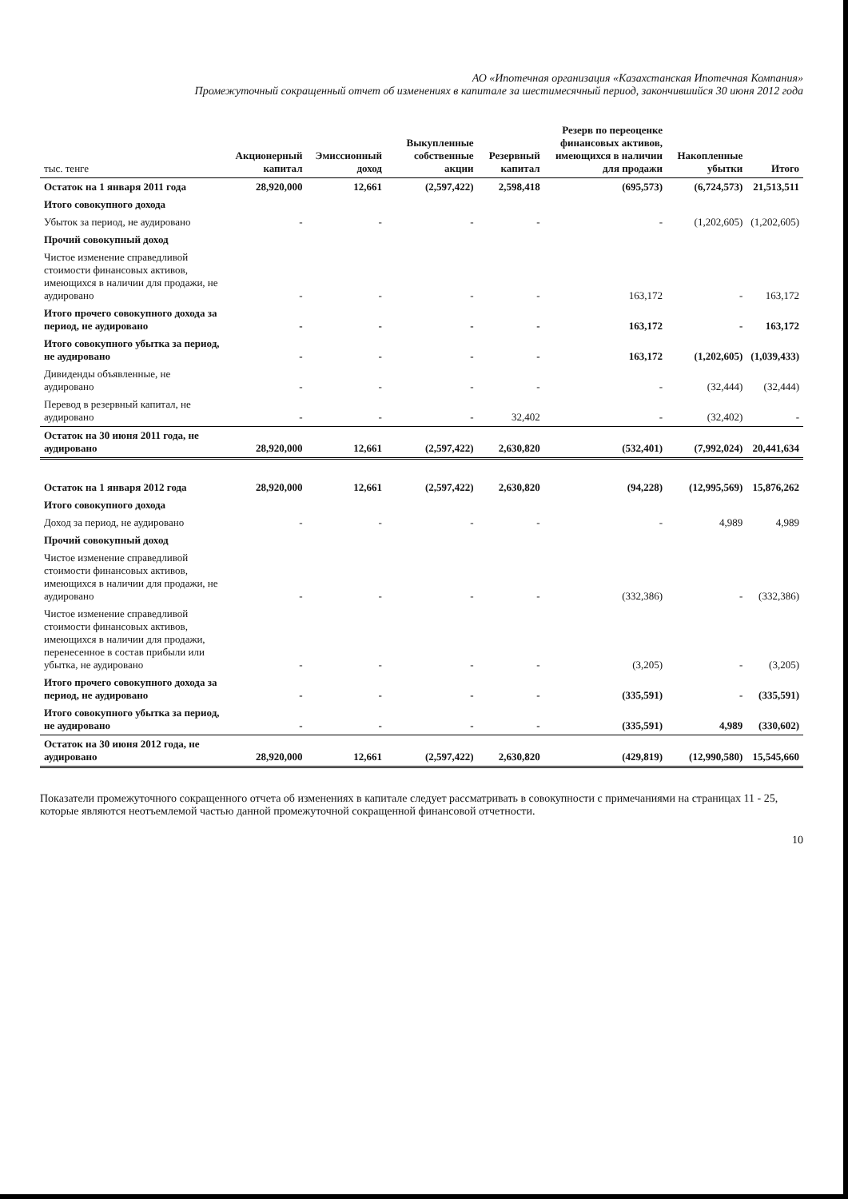АО «Ипотечная организация «Казахстанская Ипотечная Компания»
Промежуточный сокращенный отчет об изменениях в капитале за шестимесячный период, закончившийся 30 июня 2012 года
| тыс. тенге | Акционерный капитал | Эмиссионный доход | Выкупленные собственные акции | Резервный капитал | Резерв по переоценке финансовых активов, имеющихся в наличии для продажи | Накопленные убытки | Итого |
| --- | --- | --- | --- | --- | --- | --- | --- |
| Остаток на 1 января 2011 года | 28,920,000 | 12,661 | (2,597,422) | 2,598,418 | (695,573) | (6,724,573) | 21,513,511 |
| Итого совокупного дохода | | | | | | | |
| Убыток за период, не аудировано | - | - | - | - | - | (1,202,605) | (1,202,605) |
| Прочий совокупный доход | | | | | | | |
| Чистое изменение справедливой стоимости финансовых активов, имеющихся в наличии для продажи, не аудировано | - | - | - | - | 163,172 | - | 163,172 |
| Итого прочего совокупного дохода за период, не аудировано | - | - | - | - | 163,172 | - | 163,172 |
| Итого совокупного убытка за период, не аудировано | - | - | - | - | 163,172 | (1,202,605) | (1,039,433) |
| Дивиденды объявленные, не аудировано | - | - | - | - | - | (32,444) | (32,444) |
| Перевод в резервный капитал, не аудировано | - | - | - | 32,402 | - | (32,402) | - |
| Остаток на 30 июня 2011 года, не аудировано | 28,920,000 | 12,661 | (2,597,422) | 2,630,820 | (532,401) | (7,992,024) | 20,441,634 |
| Остаток на 1 января 2012 года | 28,920,000 | 12,661 | (2,597,422) | 2,630,820 | (94,228) | (12,995,569) | 15,876,262 |
| Итого совокупного дохода | | | | | | | |
| Доход за период, не аудировано | - | - | - | - | - | 4,989 | 4,989 |
| Прочий совокупный доход | | | | | | | |
| Чистое изменение справедливой стоимости финансовых активов, имеющихся в наличии для продажи, не аудировано | - | - | - | - | (332,386) | - | (332,386) |
| Чистое изменение справедливой стоимости финансовых активов, имеющихся в наличии для продажи, перенесенное в состав прибыли или убытка, не аудировано | - | - | - | - | (3,205) | - | (3,205) |
| Итого прочего совокупного дохода за период, не аудировано | - | - | - | - | (335,591) | - | (335,591) |
| Итого совокупного убытка за период, не аудировано | - | - | - | - | (335,591) | 4,989 | (330,602) |
| Остаток на 30 июня 2012 года, не аудировано | 28,920,000 | 12,661 | (2,597,422) | 2,630,820 | (429,819) | (12,990,580) | 15,545,660 |
Показатели промежуточного сокращенного отчета об изменениях в капитале следует рассматривать в совокупности с примечаниями на страницах 11 - 25, которые являются неотъемлемой частью данной промежуточной сокращенной финансовой отчетности.
10